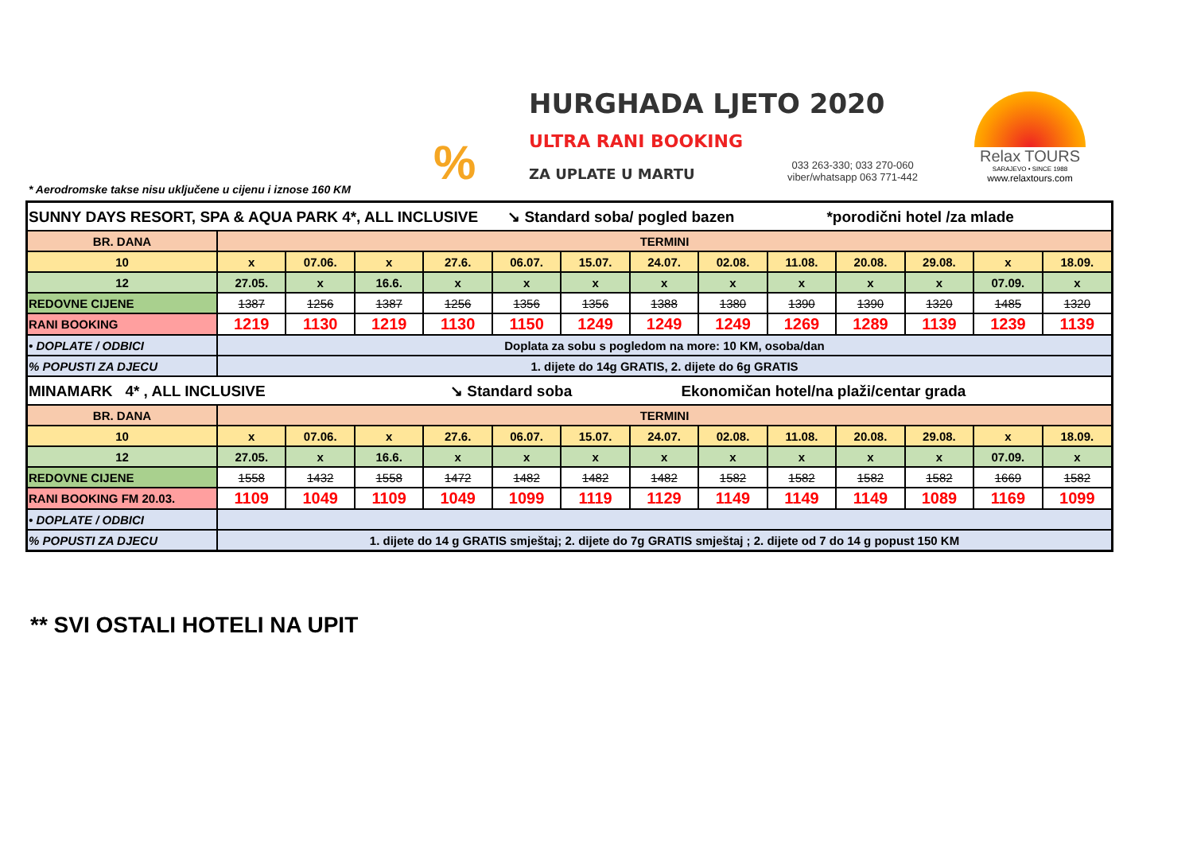%
HURGHADA LJETO 2020
ULTRA RANI BOOKING
ZA UPLATE U MARTU
033 263-330; 033 270-060
viber/whatsapp 063 771-442
Relax TOURS
SARAJEVO • SINCE 1988
www.relaxtours.com
* Aerodromske takse nisu uključene u cijenu i iznose 160 KM
| SUNNY DAYS RESORT, SPA & AQUA PARK 4*, ALL INCLUSIVE ↘ Standard soba/ pogled bazen *porodični hotel /za mlade | | | | | | | | | | | | | |
| BR. DANA | TERMINI | | | | | | | | | | | | |
| 10 | x | 07.06. | x | 27.6. | 06.07. | 15.07. | 24.07. | 02.08. | 11.08. | 20.08. | 29.08. | x | 18.09. |
| 12 | 27.05. | x | 16.6. | x | x | x | x | x | x | x | x | 07.09. | x |
| REDOVNE CIJENE | 1387 | 1256 | 1387 | 1256 | 1356 | 1356 | 1388 | 1380 | 1390 | 1390 | 1320 | 1485 | 1320 |
| RANI BOOKING | 1219 | 1130 | 1219 | 1130 | 1150 | 1249 | 1249 | 1249 | 1269 | 1289 | 1139 | 1239 | 1139 |
| • DOPLATE / ODBICI | Doplata za sobu s pogledom na more: 10 KM, osoba/dan | | | | | | | | | | | | |
| % POPUSTI ZA DJECU | 1. dijete do 14g GRATIS, 2. dijete do 6g GRATIS | | | | | | | | | | | | |
| MINAMARK 4* , ALL INCLUSIVE ↘ Standard soba Ekonomičan hotel/na plaži/centar grada | | | | | | | | | | | | | |
| BR. DANA | TERMINI | | | | | | | | | | | | |
| 10 | x | 07.06. | x | 27.6. | 06.07. | 15.07. | 24.07. | 02.08. | 11.08. | 20.08. | 29.08. | x | 18.09. |
| 12 | 27.05. | x | 16.6. | x | x | x | x | x | x | x | x | 07.09. | x |
| REDOVNE CIJENE | 1558 | 1432 | 1558 | 1472 | 1482 | 1482 | 1482 | 1582 | 1582 | 1582 | 1582 | 1669 | 1582 |
| RANI BOOKING FM 20.03. | 1109 | 1049 | 1109 | 1049 | 1099 | 1119 | 1129 | 1149 | 1149 | 1149 | 1089 | 1169 | 1099 |
| • DOPLATE / ODBICI | | | | | | | | | | | | | |
| % POPUSTI ZA DJECU | 1. dijete do 14 g GRATIS smještaj; 2. dijete do 7g GRATIS smještaj ; 2. dijete od 7 do 14 g popust 150 KM | | | | | | | | | | | | |
** SVI OSTALI HOTELI NA UPIT